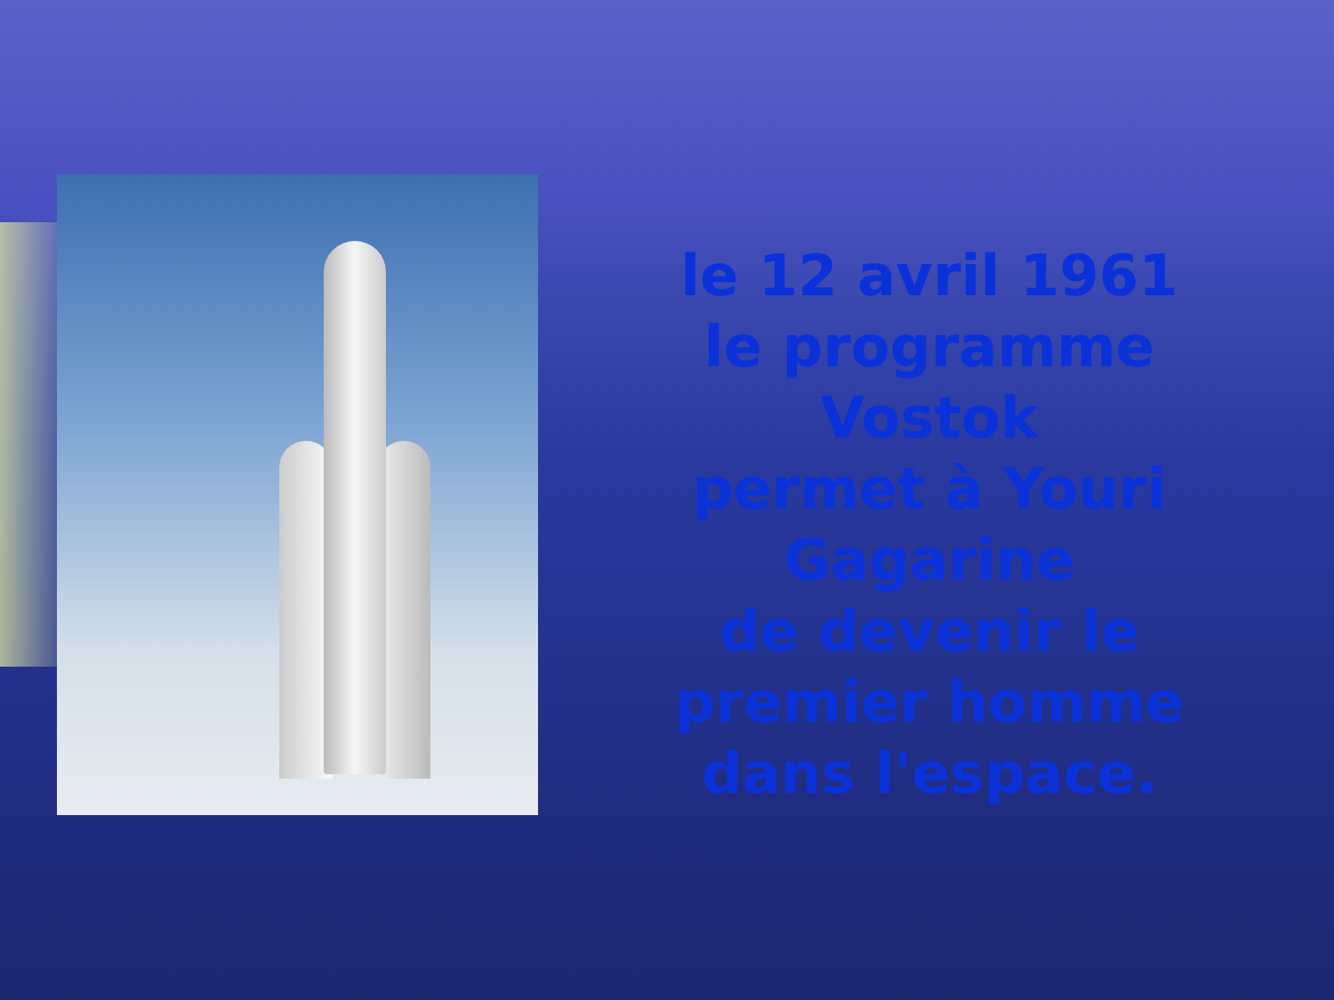le 12 avril 1961
le programme Vostok
permet à Youri
Gagarine
de devenir le
premier homme
dans l'espace.